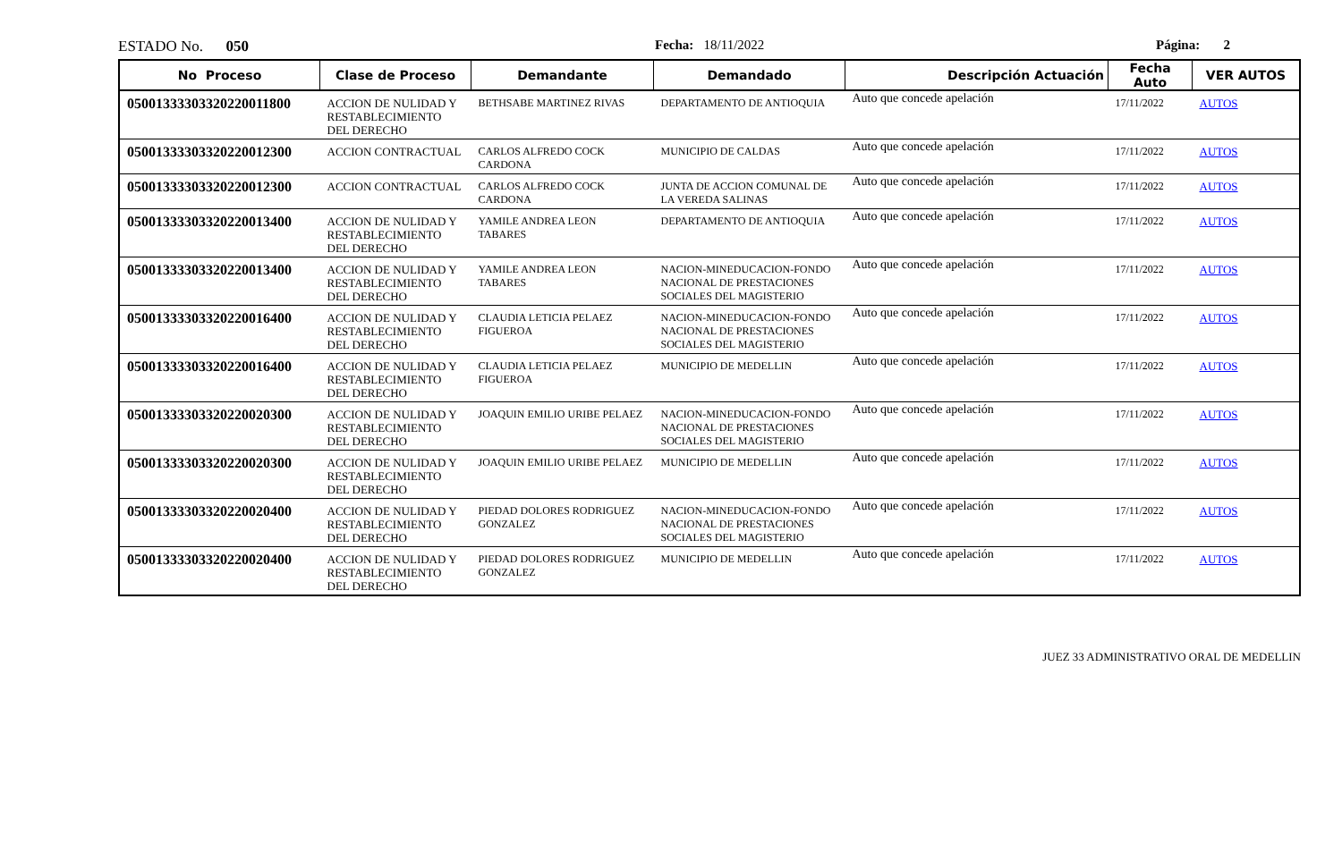ESTADO No. 050 Fecha: 18/11/2022 Página: 2
| No Proceso | Clase de Proceso | Demandante | Demandado | Descripción Actuación | Fecha Auto | VER AUTOS |
| --- | --- | --- | --- | --- | --- | --- |
| 05001333303320220011800 | ACCION DE NULIDAD Y RESTABLECIMIENTO DEL DERECHO | BETHSABE MARTINEZ RIVAS | DEPARTAMENTO DE ANTIOQUIA | Auto que concede apelación | 17/11/2022 | AUTOS |
| 05001333303320220012300 | ACCION CONTRACTUAL | CARLOS ALFREDO COCK CARDONA | MUNICIPIO DE CALDAS | Auto que concede apelación | 17/11/2022 | AUTOS |
| 05001333303320220012300 | ACCION CONTRACTUAL | CARLOS ALFREDO COCK CARDONA | JUNTA DE ACCION COMUNAL DE LA VEREDA SALINAS | Auto que concede apelación | 17/11/2022 | AUTOS |
| 05001333303320220013400 | ACCION DE NULIDAD Y RESTABLECIMIENTO DEL DERECHO | YAMILE ANDREA LEON TABARES | DEPARTAMENTO DE ANTIOQUIA | Auto que concede apelación | 17/11/2022 | AUTOS |
| 05001333303320220013400 | ACCION DE NULIDAD Y RESTABLECIMIENTO DEL DERECHO | YAMILE ANDREA LEON TABARES | NACION-MINEDUCACION-FONDO NACIONAL DE PRESTACIONES SOCIALES DEL MAGISTERIO | Auto que concede apelación | 17/11/2022 | AUTOS |
| 05001333303320220016400 | ACCION DE NULIDAD Y RESTABLECIMIENTO DEL DERECHO | CLAUDIA LETICIA PELAEZ FIGUEROA | NACION-MINEDUCACION-FONDO NACIONAL DE PRESTACIONES SOCIALES DEL MAGISTERIO | Auto que concede apelación | 17/11/2022 | AUTOS |
| 05001333303320220016400 | ACCION DE NULIDAD Y RESTABLECIMIENTO DEL DERECHO | CLAUDIA LETICIA PELAEZ FIGUEROA | MUNICIPIO DE MEDELLIN | Auto que concede apelación | 17/11/2022 | AUTOS |
| 05001333303320220020300 | ACCION DE NULIDAD Y RESTABLECIMIENTO DEL DERECHO | JOAQUIN EMILIO URIBE PELAEZ | NACION-MINEDUCACION-FONDO NACIONAL DE PRESTACIONES SOCIALES DEL MAGISTERIO | Auto que concede apelación | 17/11/2022 | AUTOS |
| 05001333303320220020300 | ACCION DE NULIDAD Y RESTABLECIMIENTO DEL DERECHO | JOAQUIN EMILIO URIBE PELAEZ | MUNICIPIO DE MEDELLIN | Auto que concede apelación | 17/11/2022 | AUTOS |
| 05001333303320220020400 | ACCION DE NULIDAD Y RESTABLECIMIENTO DEL DERECHO | PIEDAD DOLORES RODRIGUEZ GONZALEZ | NACION-MINEDUCACION-FONDO NACIONAL DE PRESTACIONES SOCIALES DEL MAGISTERIO | Auto que concede apelación | 17/11/2022 | AUTOS |
| 05001333303320220020400 | ACCION DE NULIDAD Y RESTABLECIMIENTO DEL DERECHO | PIEDAD DOLORES RODRIGUEZ GONZALEZ | MUNICIPIO DE MEDELLIN | Auto que concede apelación | 17/11/2022 | AUTOS |
JUEZ 33 ADMINISTRATIVO ORAL DE MEDELLIN